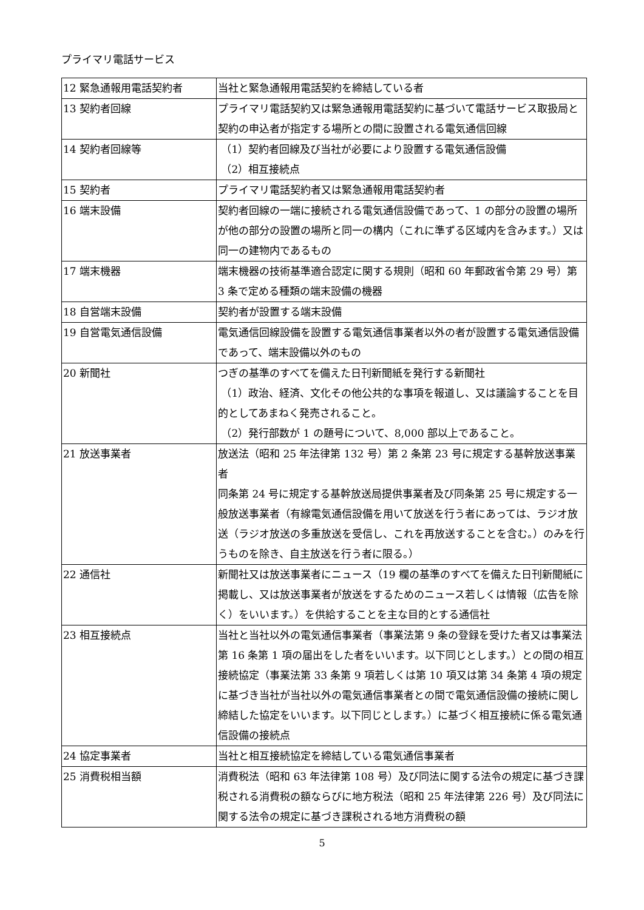プライマリ電話サービス
| 12 緊急通報用電話契約者 | 当社と緊急通報用電話契約を締結している者 |
| 13 契約者回線 | プライマリ電話契約又は緊急通報用電話契約に基づいて電話サービス取扱局と契約の申込者が指定する場所との間に設置される電気通信回線 |
| 14 契約者回線等 | （1）契約者回線及び当社が必要により設置する電気通信設備 （2）相互接続点 |
| 15 契約者 | プライマリ電話契約者又は緊急通報用電話契約者 |
| 16 端末設備 | 契約者回線の一端に接続される電気通信設備であって、1 の部分の設置の場所が他の部分の設置の場所と同一の構内（これに準ずる区域内を含みます。）又は同一の建物内であるもの |
| 17 端末機器 | 端末機器の技術基準適合認定に関する規則（昭和 60 年郵政省令第 29 号）第 3 条で定める種類の端末設備の機器 |
| 18 自営端末設備 | 契約者が設置する端末設備 |
| 19 自営電気通信設備 | 電気通信回線設備を設置する電気通信事業者以外の者が設置する電気通信設備であって、端末設備以外のもの |
| 20 新聞社 | つぎの基準のすべてを備えた日刊新聞紙を発行する新聞社 （1）政治、経済、文化その他公共的な事項を報道し、又は議論することを目的としてあまねく発売されること。 （2）発行部数が 1 の題号について、8,000 部以上であること。 |
| 21 放送事業者 | 放送法（昭和 25 年法律第 132 号）第 2 条第 23 号に規定する基幹放送事業者 同条第 24 号に規定する基幹放送局提供事業者及び同条第 25 号に規定する一般放送事業者（有線電気通信設備を用いて放送を行う者にあっては、ラジオ放送（ラジオ放送の多重放送を受信し、これを再放送することを含む。）のみを行うものを除き、自主放送を行う者に限る。） |
| 22 通信社 | 新聞社又は放送事業者にニュース（19 欄の基準のすべてを備えた日刊新聞紙に掲載し、又は放送事業者が放送をするためのニュース若しくは情報（広告を除く）をいいます。）を供給することを主な目的とする通信社 |
| 23 相互接続点 | 当社と当社以外の電気通信事業者（事業法第 9 条の登録を受けた者又は事業法第 16 条第 1 項の届出をした者をいいます。以下同じとします。）との間の相互接続協定（事業法第 33 条第 9 項若しくは第 10 項又は第 34 条第 4 項の規定に基づき当社が当社以外の電気通信事業者との間で電気通信設備の接続に関し締結した協定をいいます。以下同じとします。）に基づく相互接続に係る電気通信設備の接続点 |
| 24 協定事業者 | 当社と相互接続協定を締結している電気通信事業者 |
| 25 消費税相当額 | 消費税法（昭和 63 年法律第 108 号）及び同法に関する法令の規定に基づき課税される消費税の額ならびに地方税法（昭和 25 年法律第 226 号）及び同法に関する法令の規定に基づき課税される地方消費税の額 |
5